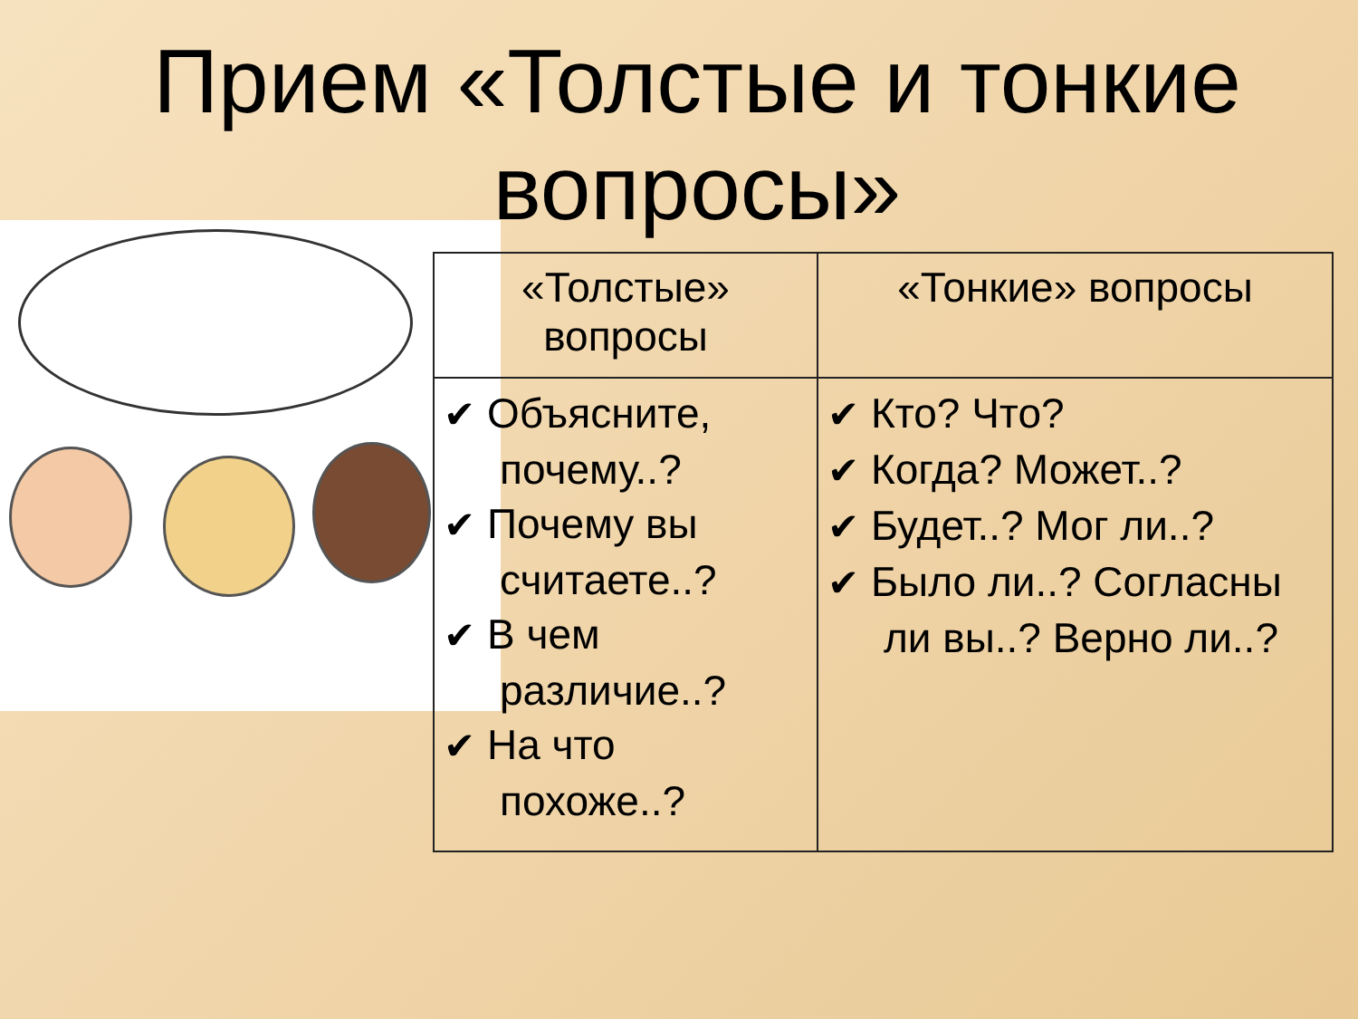Прием «Толстые и тонкие
вопросы»
| «Толстые» вопросы | «Тонкие» вопросы |
| --- | --- |
| ✔ Объясните, почему..? ✔ Почему вы считаете..? ✔ В чем различие..? ✔ На что похоже..? | ✔ Кто? Что? ✔ Когда? Может..? ✔ Будет..? Мог ли..? ✔ Было ли..? Согласны ли вы..? Верно ли..? |